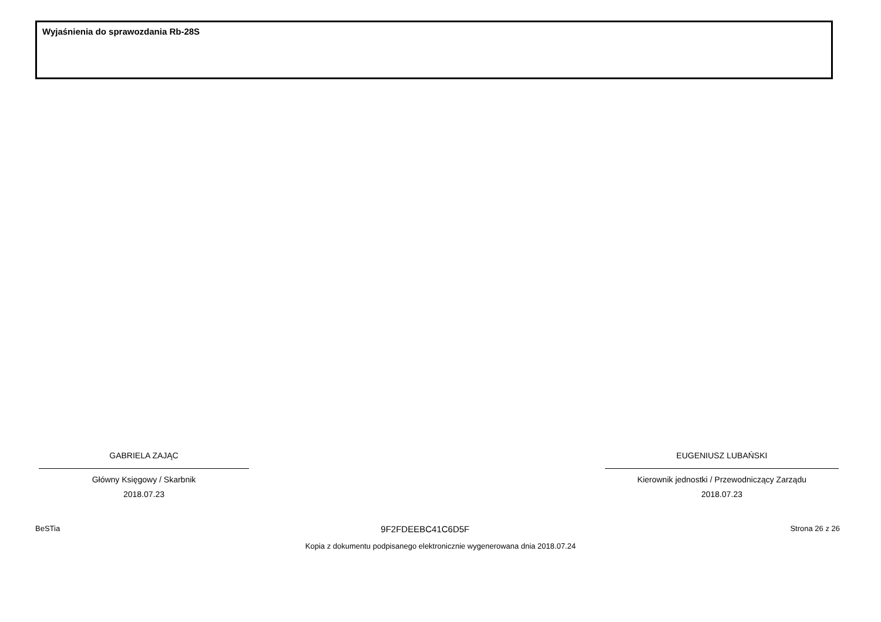Wyjaśnienia do sprawozdania Rb-28S
GABRIELA ZAJĄC
Główny Księgowy / Skarbnik
2018.07.23
EUGENIUSZ LUBAŃSKI
Kierownik jednostki / Przewodniczący Zarządu
2018.07.23
BeSTia 9F2FDEEBC41C6D5F Strona 26 z 26
Kopia z dokumentu podpisanego elektronicznie wygenerowana dnia 2018.07.24